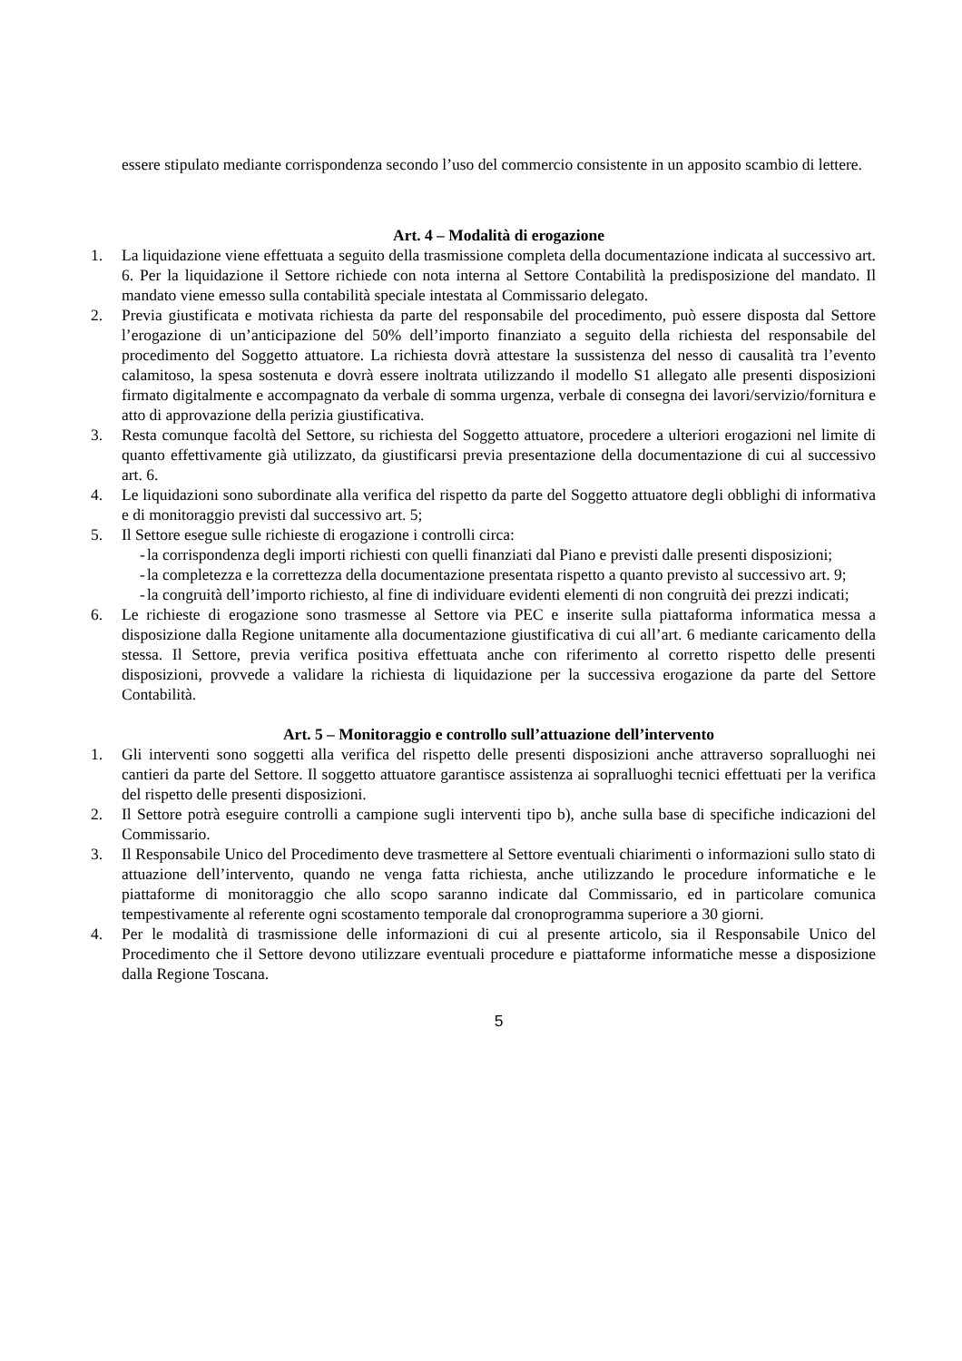essere stipulato mediante corrispondenza secondo l’uso del commercio consistente in un apposito scambio di lettere.
Art. 4 – Modalità di erogazione
1. La liquidazione viene effettuata a seguito della trasmissione completa della documentazione indicata al successivo art. 6. Per la liquidazione il Settore richiede con nota interna al Settore Contabilità la predisposizione del mandato. Il mandato viene emesso sulla contabilità speciale intestata al Commissario delegato.
2. Previa giustificata e motivata richiesta da parte del responsabile del procedimento, può essere disposta dal Settore l’erogazione di un’anticipazione del 50% dell’importo finanziato a seguito della richiesta del responsabile del procedimento del Soggetto attuatore. La richiesta dovrà attestare la sussistenza del nesso di causalità tra l’evento calamitoso, la spesa sostenuta e dovrà essere inoltrata utilizzando il modello S1 allegato alle presenti disposizioni firmato digitalmente e accompagnato da verbale di somma urgenza, verbale di consegna dei lavori/servizio/fornitura e atto di approvazione della perizia giustificativa.
3. Resta comunque facoltà del Settore, su richiesta del Soggetto attuatore, procedere a ulteriori erogazioni nel limite di quanto effettivamente già utilizzato, da giustificarsi previa presentazione della documentazione di cui al successivo art. 6.
4. Le liquidazioni sono subordinate alla verifica del rispetto da parte del Soggetto attuatore degli obblighi di informativa e di monitoraggio previsti dal successivo art. 5;
5. Il Settore esegue sulle richieste di erogazione i controlli circa:
- la corrispondenza degli importi richiesti con quelli finanziati dal Piano e previsti dalle presenti disposizioni;
- la completezza e la correttezza della documentazione presentata rispetto a quanto previsto al successivo art. 9;
- la congruità dell’importo richiesto, al fine di individuare evidenti elementi di non congruità dei prezzi indicati;
6. Le richieste di erogazione sono trasmesse al Settore via PEC e inserite sulla piattaforma informatica messa a disposizione dalla Regione unitamente alla documentazione giustificativa di cui all’art. 6 mediante caricamento della stessa. Il Settore, previa verifica positiva effettuata anche con riferimento al corretto rispetto delle presenti disposizioni, provvede a validare la richiesta di liquidazione per la successiva erogazione da parte del Settore Contabilità.
Art. 5 – Monitoraggio e controllo sull’attuazione dell’intervento
1. Gli interventi sono soggetti alla verifica del rispetto delle presenti disposizioni anche attraverso sopralluoghi nei cantieri da parte del Settore. Il soggetto attuatore garantisce assistenza ai sopralluoghi tecnici effettuati per la verifica del rispetto delle presenti disposizioni.
2. Il Settore potrà eseguire controlli a campione sugli interventi tipo b), anche sulla base di specifiche indicazioni del Commissario.
3. Il Responsabile Unico del Procedimento deve trasmettere al Settore eventuali chiarimenti o informazioni sullo stato di attuazione dell’intervento, quando ne venga fatta richiesta, anche utilizzando le procedure informatiche e le piattaforme di monitoraggio che allo scopo saranno indicate dal Commissario, ed in particolare comunica tempestivamente al referente ogni scostamento temporale dal cronoprogramma superiore a 30 giorni.
4. Per le modalità di trasmissione delle informazioni di cui al presente articolo, sia il Responsabile Unico del Procedimento che il Settore devono utilizzare eventuali procedure e piattaforme informatiche messe a disposizione dalla Regione Toscana.
5